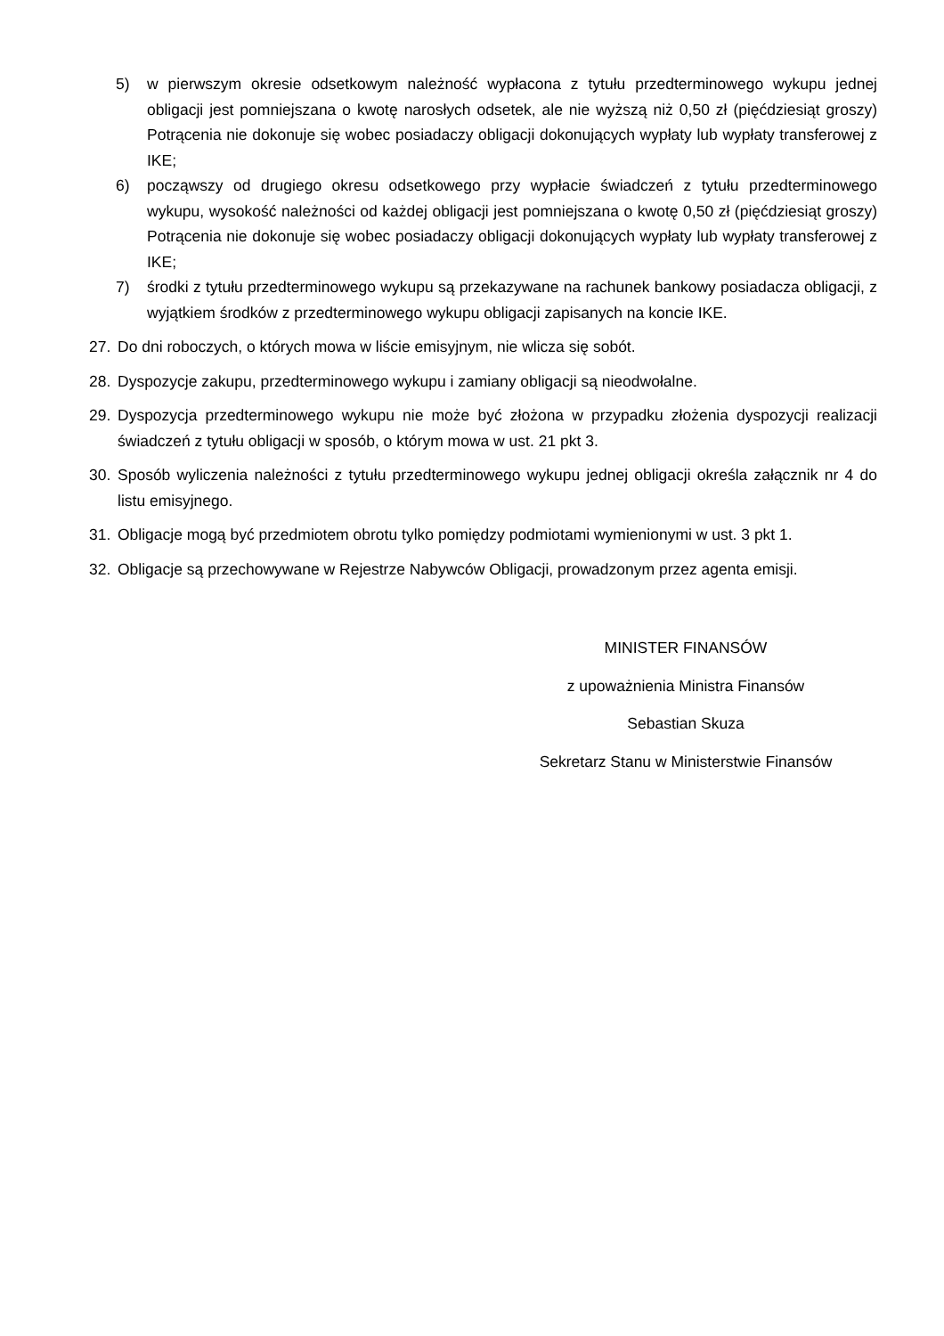5) w pierwszym okresie odsetkowym należność wypłacona z tytułu przedterminowego wykupu jednej obligacji jest pomniejszana o kwotę narosłych odsetek, ale nie wyższą niż 0,50 zł (pięćdziesiąt groszy) Potrącenia nie dokonuje się wobec posiadaczy obligacji dokonujących wypłaty lub wypłaty transferowej z IKE;
6) począwszy od drugiego okresu odsetkowego przy wypłacie świadczeń z tytułu przedterminowego wykupu, wysokość należności od każdej obligacji jest pomniejszana o kwotę 0,50 zł (pięćdziesiąt groszy) Potrącenia nie dokonuje się wobec posiadaczy obligacji dokonujących wypłaty lub wypłaty transferowej z IKE;
7) środki z tytułu przedterminowego wykupu są przekazywane na rachunek bankowy posiadacza obligacji, z wyjątkiem środków z przedterminowego wykupu obligacji zapisanych na koncie IKE.
27. Do dni roboczych, o których mowa w liście emisyjnym, nie wlicza się sobót.
28. Dyspozycje zakupu, przedterminowego wykupu i zamiany obligacji są nieodwołalne.
29. Dyspozycja przedterminowego wykupu nie może być złożona w przypadku złożenia dyspozycji realizacji świadczeń z tytułu obligacji w sposób, o którym mowa w ust. 21 pkt 3.
30. Sposób wyliczenia należności z tytułu przedterminowego wykupu jednej obligacji określa załącznik nr 4 do listu emisyjnego.
31. Obligacje mogą być przedmiotem obrotu tylko pomiędzy podmiotami wymienionymi w ust. 3 pkt 1.
32. Obligacje są przechowywane w Rejestrze Nabywców Obligacji, prowadzonym przez agenta emisji.
MINISTER FINANSÓW
z upoważnienia Ministra Finansów
Sebastian Skuza
Sekretarz Stanu w Ministerstwie Finansów